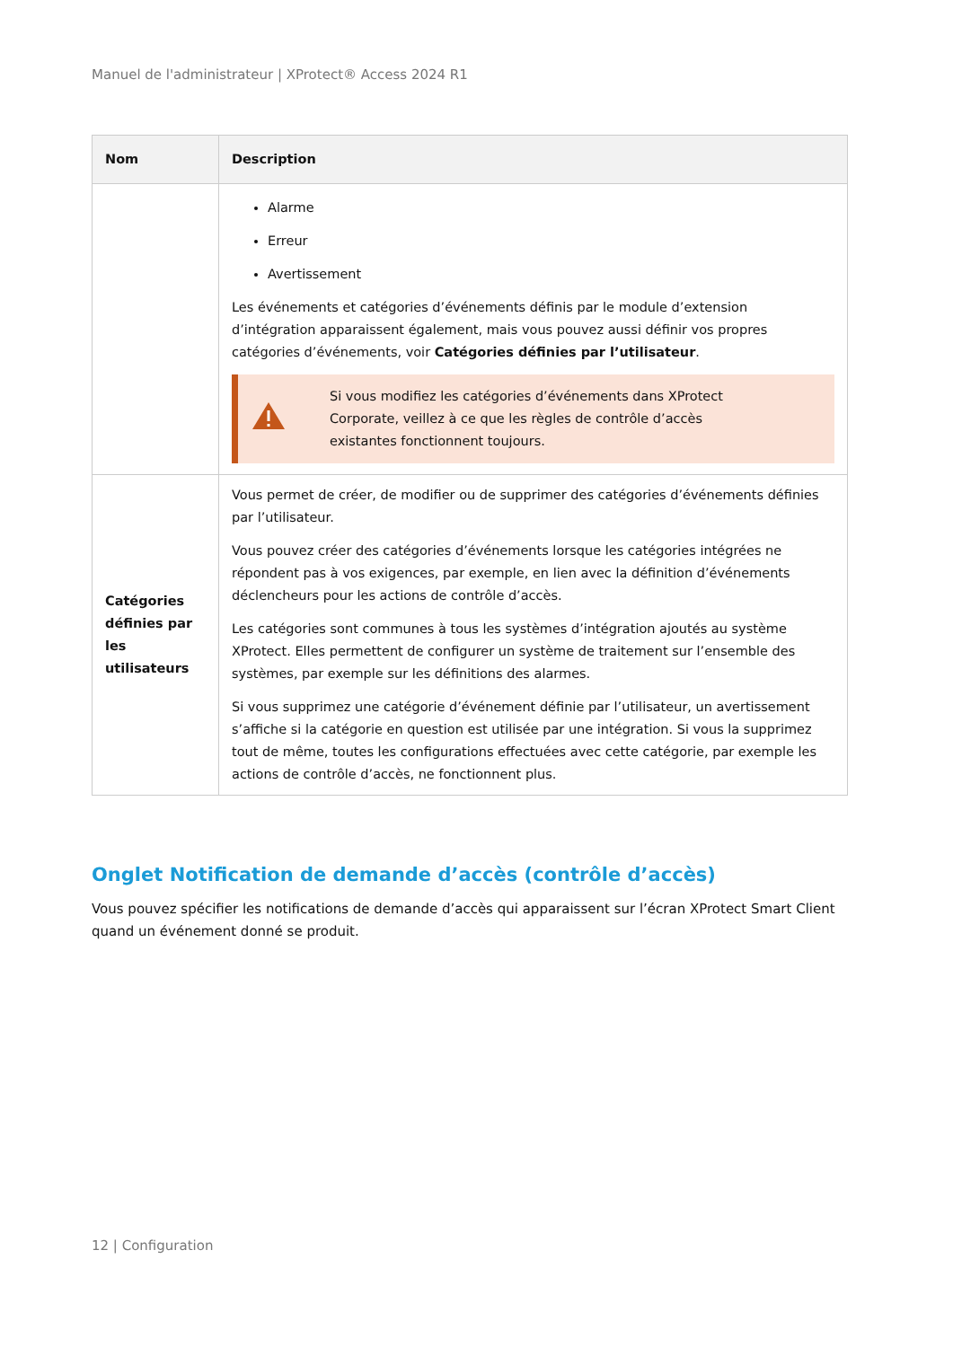Manuel de l'administrateur | XProtect® Access 2024 R1
| Nom | Description |
| --- | --- |
| | Alarme Erreur Avertissement Les événements et catégories d’événements définis par le module d’extension d’intégration apparaissent également, mais vous pouvez aussi définir vos propres catégories d’événements, voir Catégories définies par l’utilisateur . Si vous modifiez les catégories d’événements dans XProtect Corporate, veillez à ce que les règles de contrôle d’accès existantes fonctionnent toujours. |
| Catégories définies par les utilisateurs | Vous permet de créer, de modifier ou de supprimer des catégories d’événements définies par l’utilisateur. Vous pouvez créer des catégories d’événements lorsque les catégories intégrées ne répondent pas à vos exigences, par exemple, en lien avec la définition d’événements déclencheurs pour les actions de contrôle d’accès. Les catégories sont communes à tous les systèmes d’intégration ajoutés au système XProtect. Elles permettent de configurer un système de traitement sur l’ensemble des systèmes, par exemple sur les définitions des alarmes. Si vous supprimez une catégorie d’événement définie par l’utilisateur, un avertissement s’affiche si la catégorie en question est utilisée par une intégration. Si vous la supprimez tout de même, toutes les configurations effectuées avec cette catégorie, par exemple les actions de contrôle d’accès, ne fonctionnent plus. |
Onglet Notification de demande d’accès (contrôle d’accès)
Vous pouvez spécifier les notifications de demande d’accès qui apparaissent sur l’écran XProtect Smart Client quand un événement donné se produit.
12 | Configuration